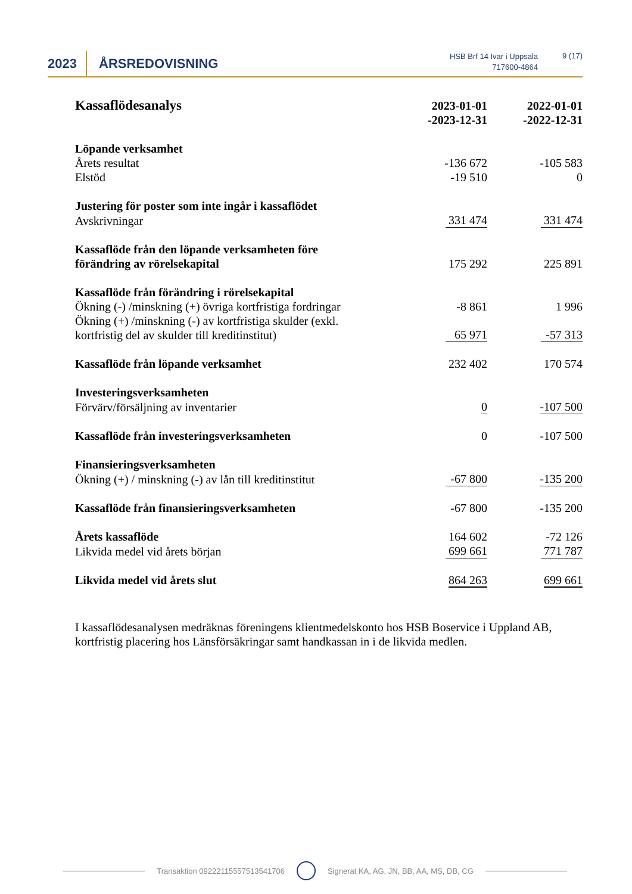2023 ÅRSREDOVISNING
HSB Brf 14 Ivar i Uppsala
717600-4864
9 (17)
| Kassaflödesanalys | 2023-01-01 -2023-12-31 | 2022-01-01 -2022-12-31 |
| Löpande verksamhet | | |
| Årets resultat | -136 672 | -105 583 |
| Elstöd | -19 510 | 0 |
| Justering för poster som inte ingår i kassaflödet | | |
| Avskrivningar | 331 474 | 331 474 |
| Kassaflöde från den löpande verksamheten före förändring av rörelsekapital | 175 292 | 225 891 |
| Kassaflöde från förändring i rörelsekapital | | |
| Ökning (-) /minskning (+) övriga kortfristiga fordringar | -8 861 | 1 996 |
| Ökning (+) /minskning (-) av kortfristiga skulder (exkl. kortfristig del av skulder till kreditinstitut) | 65 971 | -57 313 |
| Kassaflöde från löpande verksamhet | 232 402 | 170 574 |
| Investeringsverksamheten | | |
| Förvärv/försäljning av inventarier | 0 | -107 500 |
| Kassaflöde från investeringsverksamheten | 0 | -107 500 |
| Finansieringsverksamheten | | |
| Ökning (+) / minskning (-) av lån till kreditinstitut | -67 800 | -135 200 |
| Kassaflöde från finansieringsverksamheten | -67 800 | -135 200 |
| Årets kassaflöde | 164 602 | -72 126 |
| Likvida medel vid årets början | 699 661 | 771 787 |
| Likvida medel vid årets slut | 864 263 | 699 661 |
I kassaflödesanalysen medräknas föreningens klientmedelskonto hos HSB Boservice i Uppland AB, kortfristig placering hos Länsförsäkringar samt handkassan in i de likvida medlen.
Transaktion 09222115557513541706 Signerat KA, AG, JN, BB, AA, MS, DB, CG